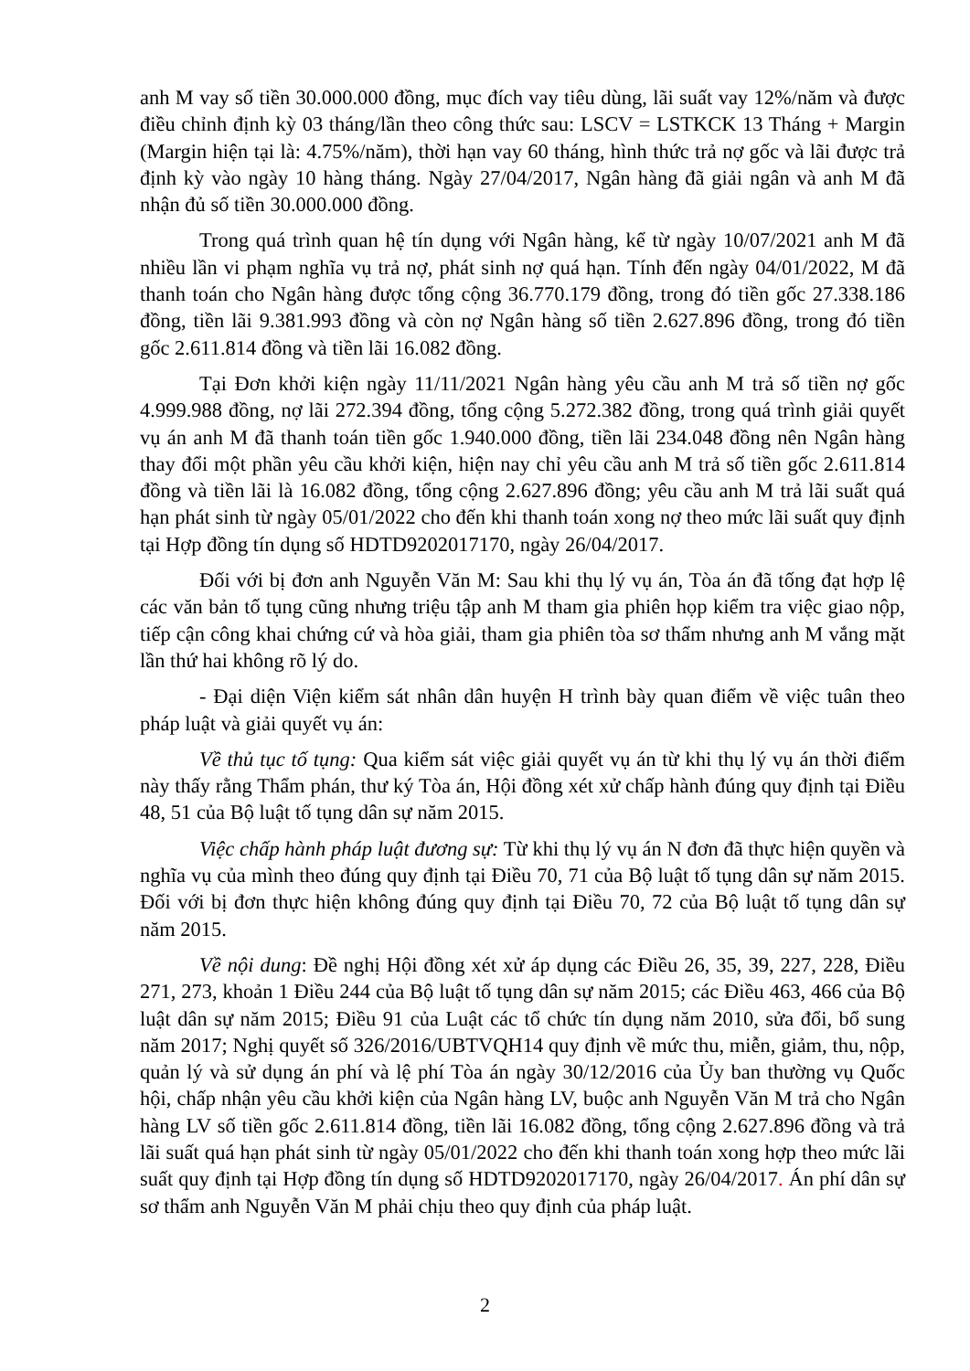anh M vay số tiền 30.000.000 đồng, mục đích vay tiêu dùng, lãi suất vay 12%/năm và được điều chỉnh định kỳ 03 tháng/lần theo công thức sau: LSCV = LSTKCK 13 Tháng + Margin (Margin hiện tại là: 4.75%/năm), thời hạn vay 60 tháng, hình thức trả nợ gốc và lãi được trả định kỳ vào ngày 10 hàng tháng. Ngày 27/04/2017, Ngân hàng đã giải ngân và anh M đã nhận đủ số tiền 30.000.000 đồng.
Trong quá trình quan hệ tín dụng với Ngân hàng, kể từ ngày 10/07/2021 anh M đã nhiều lần vi phạm nghĩa vụ trả nợ, phát sinh nợ quá hạn. Tính đến ngày 04/01/2022, M đã thanh toán cho Ngân hàng được tổng cộng 36.770.179 đồng, trong đó tiền gốc 27.338.186 đồng, tiền lãi 9.381.993 đồng và còn nợ Ngân hàng số tiền 2.627.896 đồng, trong đó tiền gốc 2.611.814 đồng và tiền lãi 16.082 đồng.
Tại Đơn khởi kiện ngày 11/11/2021 Ngân hàng yêu cầu anh M trả số tiền nợ gốc 4.999.988 đồng, nợ lãi 272.394 đồng, tổng cộng 5.272.382 đồng, trong quá trình giải quyết vụ án anh M đã thanh toán tiền gốc 1.940.000 đồng, tiền lãi 234.048 đồng nên Ngân hàng thay đổi một phần yêu cầu khởi kiện, hiện nay chỉ yêu cầu anh M trả số tiền gốc 2.611.814 đồng và tiền lãi là 16.082 đồng, tổng cộng 2.627.896 đồng; yêu cầu anh M trả lãi suất quá hạn phát sinh từ ngày 05/01/2022 cho đến khi thanh toán xong nợ theo mức lãi suất quy định tại Hợp đồng tín dụng số HDTD9202017170, ngày 26/04/2017.
Đối với bị đơn anh Nguyễn Văn M: Sau khi thụ lý vụ án, Tòa án đã tống đạt hợp lệ các văn bản tố tụng cũng nhưng triệu tập anh M tham gia phiên họp kiểm tra việc giao nộp, tiếp cận công khai chứng cứ và hòa giải, tham gia phiên tòa sơ thẩm nhưng anh M vắng mặt lần thứ hai không rõ lý do.
- Đại diện Viện kiểm sát nhân dân huyện H trình bày quan điểm về việc tuân theo pháp luật và giải quyết vụ án:
Về thủ tục tố tụng: Qua kiểm sát việc giải quyết vụ án từ khi thụ lý vụ án thời điểm này thấy rằng Thẩm phán, thư ký Tòa án, Hội đồng xét xử chấp hành đúng quy định tại Điều 48, 51 của Bộ luật tố tụng dân sự năm 2015.
Việc chấp hành pháp luật đương sự: Từ khi thụ lý vụ án N đơn đã thực hiện quyền và nghĩa vụ của mình theo đúng quy định tại Điều 70, 71 của Bộ luật tố tụng dân sự năm 2015. Đối với bị đơn thực hiện không đúng quy định tại Điều 70, 72 của Bộ luật tố tụng dân sự năm 2015.
Về nội dung: Đề nghị Hội đồng xét xử áp dụng các Điều 26, 35, 39, 227, 228, Điều 271, 273, khoản 1 Điều 244 của Bộ luật tố tụng dân sự năm 2015; các Điều 463, 466 của Bộ luật dân sự năm 2015; Điều 91 của Luật các tổ chức tín dụng năm 2010, sửa đổi, bổ sung năm 2017; Nghị quyết số 326/2016/UBTVQH14 quy định về mức thu, miễn, giảm, thu, nộp, quản lý và sử dụng án phí và lệ phí Tòa án ngày 30/12/2016 của Ủy ban thường vụ Quốc hội, chấp nhận yêu cầu khởi kiện của Ngân hàng LV, buộc anh Nguyễn Văn M trả cho Ngân hàng LV số tiền gốc 2.611.814 đồng, tiền lãi 16.082 đồng, tổng cộng 2.627.896 đồng và trả lãi suất quá hạn phát sinh từ ngày 05/01/2022 cho đến khi thanh toán xong hợp theo mức lãi suất quy định tại Hợp đồng tín dụng số HDTD9202017170, ngày 26/04/2017. Án phí dân sự sơ thẩm anh Nguyễn Văn M phải chịu theo quy định của pháp luật.
2